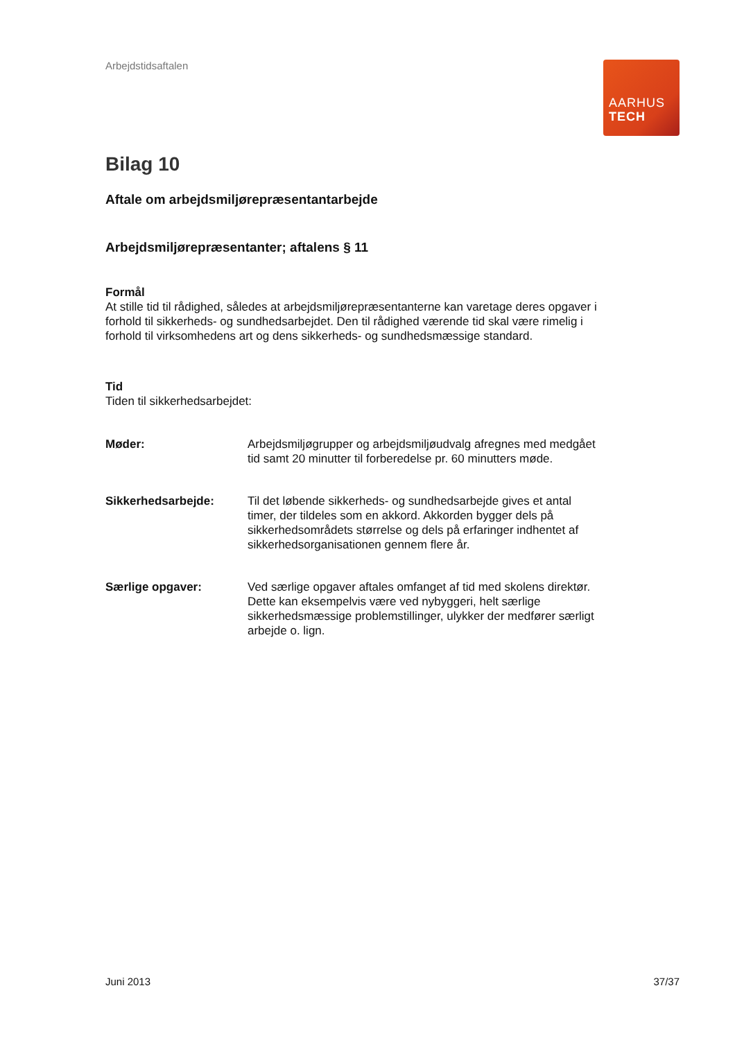Arbejdstidsaftalen
AARHUS
TECH
Bilag 10
Aftale om arbejdsmiljørepræsentantarbejde
Arbejdsmiljørepræsentanter; aftalens § 11
Formål
At stille tid til rådighed, således at arbejdsmiljørepræsentanterne kan varetage deres opgaver i forhold til sikkerheds- og sundhedsarbejdet. Den til rådighed værende tid skal være rimelig i forhold til virksomhedens art og dens sikkerheds- og sundhedsmæssige standard.
Tid
Tiden til sikkerhedsarbejdet:
Møder: Arbejdsmiljøgrupper og arbejdsmiljøudvalg afregnes med medgået tid samt 20 minutter til forberedelse pr. 60 minutters møde.
Sikkerhedsarbejde: Til det løbende sikkerheds- og sundhedsarbejde gives et antal timer, der tildeles som en akkord. Akkorden bygger dels på sikkerhedsområdets størrelse og dels på erfaringer indhentet af sikkerhedsorganisationen gennem flere år.
Særlige opgaver: Ved særlige opgaver aftales omfanget af tid med skolens direktør. Dette kan eksempelvis være ved nybyggeri, helt særlige sikkerhedsmæssige problemstillinger, ulykker der medfører særligt arbejde o. lign.
Juni 2013 37/37